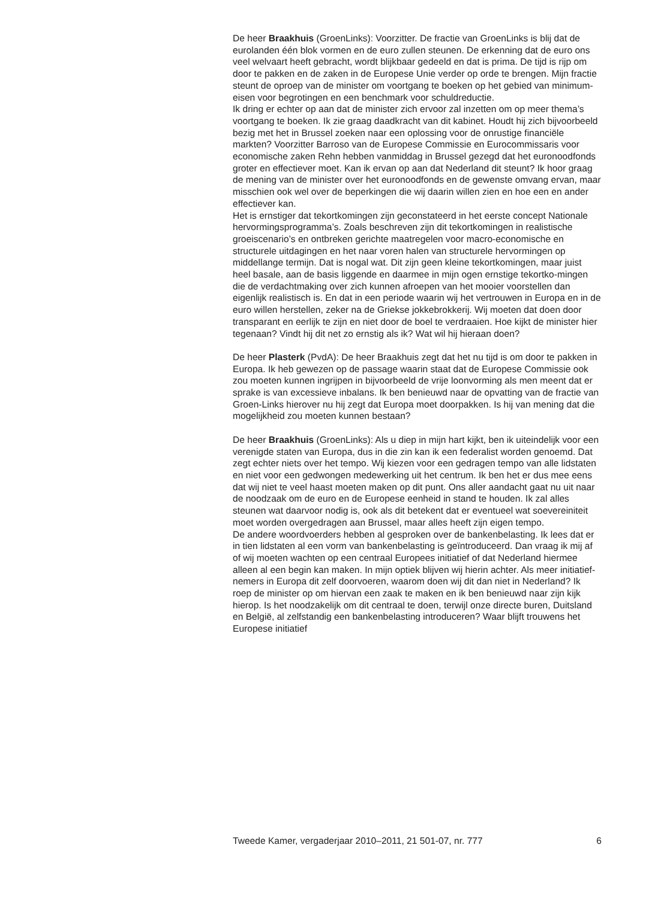De heer Braakhuis (GroenLinks): Voorzitter. De fractie van GroenLinks is blij dat de eurolanden één blok vormen en de euro zullen steunen. De erkenning dat de euro ons veel welvaart heeft gebracht, wordt blijkbaar gedeeld en dat is prima. De tijd is rijp om door te pakken en de zaken in de Europese Unie verder op orde te brengen. Mijn fractie steunt de oproep van de minister om voortgang te boeken op het gebied van minimum-eisen voor begrotingen en een benchmark voor schuldreductie.
Ik dring er echter op aan dat de minister zich ervoor zal inzetten om op meer thema’s voortgang te boeken. Ik zie graag daadkracht van dit kabinet. Houdt hij zich bijvoorbeeld bezig met het in Brussel zoeken naar een oplossing voor de onrustige financiële markten? Voorzitter Barroso van de Europese Commissie en Eurocommissaris voor economische zaken Rehn hebben vanmiddag in Brussel gezegd dat het euronoodfonds groter en effectiever moet. Kan ik ervan op aan dat Nederland dit steunt? Ik hoor graag de mening van de minister over het euronoodfonds en de gewenste omvang ervan, maar misschien ook wel over de beperkingen die wij daarin willen zien en hoe een en ander effectiever kan.
Het is ernstiger dat tekortkomingen zijn geconstateerd in het eerste concept Nationale hervormingsprogramma’s. Zoals beschreven zijn dit tekortkomingen in realistische groeiscenario’s en ontbreken gerichte maatregelen voor macro-economische en structurele uitdagingen en het naar voren halen van structurele hervormingen op middellange termijn. Dat is nogal wat. Dit zijn geen kleine tekortkomingen, maar juist heel basale, aan de basis liggende en daarmee in mijn ogen ernstige tekortko-mingen die de verdachtmaking over zich kunnen afroepen van het mooier voorstellen dan eigenlijk realistisch is. En dat in een periode waarin wij het vertrouwen in Europa en in de euro willen herstellen, zeker na de Griekse jokkebrokkerij. Wij moeten dat doen door transparant en eerlijk te zijn en niet door de boel te verdraaien. Hoe kijkt de minister hier tegenaan? Vindt hij dit net zo ernstig als ik? Wat wil hij hieraan doen?
De heer Plasterk (PvdA): De heer Braakhuis zegt dat het nu tijd is om door te pakken in Europa. Ik heb gewezen op de passage waarin staat dat de Europese Commissie ook zou moeten kunnen ingrijpen in bijvoorbeeld de vrije loonvorming als men meent dat er sprake is van excessieve inbalans. Ik ben benieuwd naar de opvatting van de fractie van Groen-Links hierover nu hij zegt dat Europa moet doorpakken. Is hij van mening dat die mogelijkheid zou moeten kunnen bestaan?
De heer Braakhuis (GroenLinks): Als u diep in mijn hart kijkt, ben ik uiteindelijk voor een verenigde staten van Europa, dus in die zin kan ik een federalist worden genoemd. Dat zegt echter niets over het tempo. Wij kiezen voor een gedragen tempo van alle lidstaten en niet voor een gedwongen medewerking uit het centrum. Ik ben het er dus mee eens dat wij niet te veel haast moeten maken op dit punt. Ons aller aandacht gaat nu uit naar de noodzaak om de euro en de Europese eenheid in stand te houden. Ik zal alles steunen wat daarvoor nodig is, ook als dit betekent dat er eventueel wat soevereiniteit moet worden overgedragen aan Brussel, maar alles heeft zijn eigen tempo.
De andere woordvoerders hebben al gesproken over de bankenbelasting. Ik lees dat er in tien lidstaten al een vorm van bankenbelasting is geïntroduceerd. Dan vraag ik mij af of wij moeten wachten op een centraal Europees initiatief of dat Nederland hiermee alleen al een begin kan maken. In mijn optiek blijven wij hierin achter. Als meer initiatief-nemers in Europa dit zelf doorvoeren, waarom doen wij dit dan niet in Nederland? Ik roep de minister op om hiervan een zaak te maken en ik ben benieuwd naar zijn kijk hierop. Is het noodzakelijk om dit centraal te doen, terwijl onze directe buren, Duitsland en België, al zelfstandig een bankenbelasting introduceren? Waar blijft trouwens het Europese initiatief
Tweede Kamer, vergaderjaar 2010–2011, 21 501-07, nr. 777 6